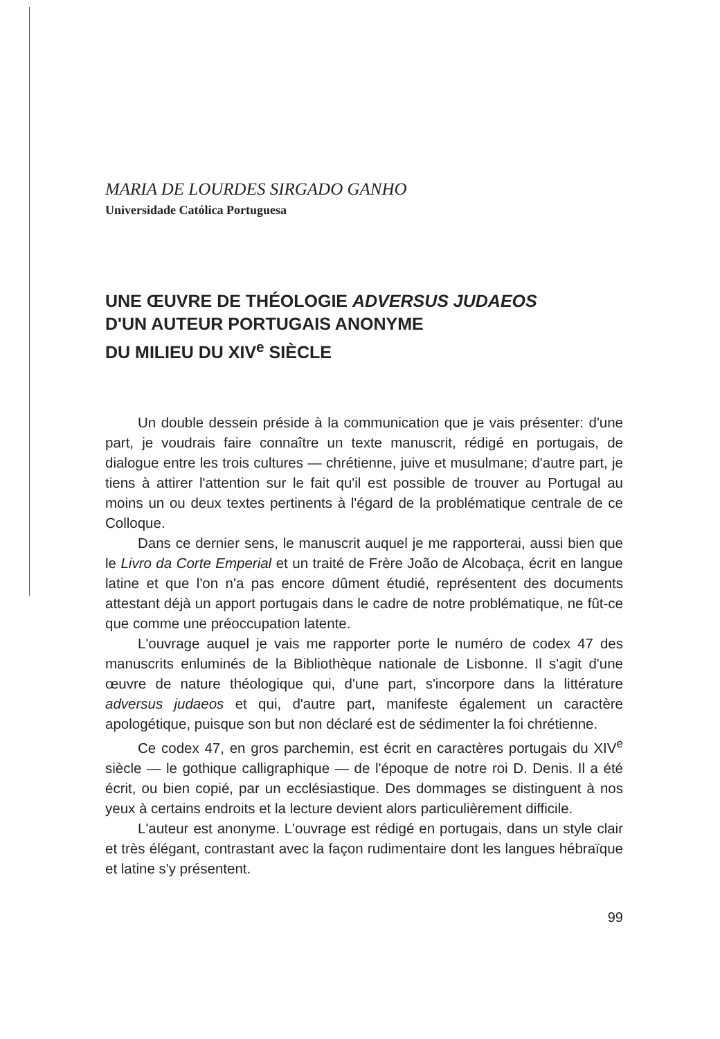MARIA DE LOURDES SIRGADO GANHO
Universidade Católica Portuguesa
UNE ŒUVRE DE THÉOLOGIE ADVERSUS JUDAEOS
D'UN AUTEUR PORTUGAIS ANONYME
DU MILIEU DU XIV<sup>e</sup> SIÈCLE
Un double dessein préside à la communication que je vais présenter: d'une part, je voudrais faire connaître un texte manuscrit, rédigé en portugais, de dialogue entre les trois cultures — chrétienne, juive et musulmane; d'autre part, je tiens à attirer l'attention sur le fait qu'il est possible de trouver au Portugal au moins un ou deux textes pertinents à l'égard de la problématique centrale de ce Colloque.
Dans ce dernier sens, le manuscrit auquel je me rapporterai, aussi bien que le Livro da Corte Emperial et un traité de Frère João de Alcobaça, écrit en langue latine et que l'on n'a pas encore dûment étudié, représentent des documents attestant déjà un apport portugais dans le cadre de notre problématique, ne fût-ce que comme une préoccupation latente.
L'ouvrage auquel je vais me rapporter porte le numéro de codex 47 des manuscrits enluminés de la Bibliothèque nationale de Lisbonne. Il s'agit d'une œuvre de nature théologique qui, d'une part, s'incorpore dans la littérature adversus judaeos et qui, d'autre part, manifeste également un caractère apologétique, puisque son but non déclaré est de sédimenter la foi chrétienne.
Ce codex 47, en gros parchemin, est écrit en caractères portugais du XIV<sup>e</sup> siècle — le gothique calligraphique — de l'époque de notre roi D. Denis. Il a été écrit, ou bien copié, par un ecclésiastique. Des dommages se distinguent à nos yeux à certains endroits et la lecture devient alors particulièrement difficile.
L'auteur est anonyme. L'ouvrage est rédigé en portugais, dans un style clair et très élégant, contrastant avec la façon rudimentaire dont les langues hébraïque et latine s'y présentent.
99